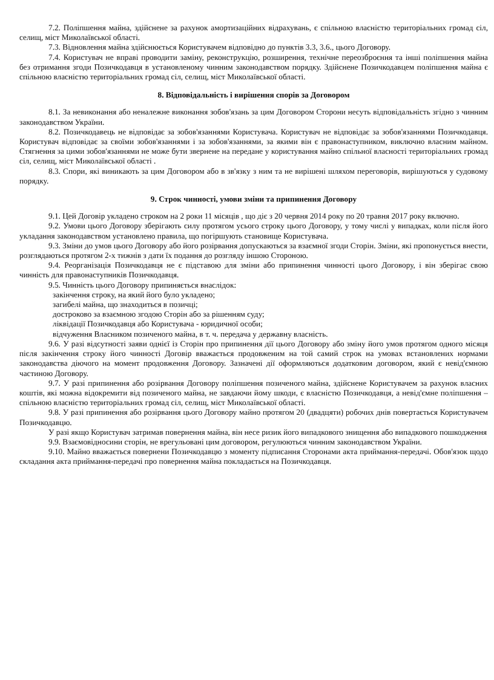7.2. Поліпшення майна, здійснене за рахунок амортизаційних відрахувань, є спільною власністю територіальних громад сіл, селищ, міст Миколаївської області.
7.3. Відновлення майна здійснюється Користувачем відповідно до пунктів 3.3, 3.6., цього Договору.
7.4. Користувач не вправі проводити заміну, реконструкцію, розширення, технічне переозброєння та інші поліпшення майна без отримання згоди Позичкодавця в установленому чинним законодавством порядку. Здійснене Позичкодавцем поліпшення майна є спільною власністю територіальних громад сіл, селищ, міст Миколаївської області.
8. Відповідальність і вирішення спорів за Договором
8.1. За невиконання або неналежне виконання зобов'язань за цим Договором Сторони несуть відповідальність згідно з чинним законодавством України.
8.2. Позичкодавець не відповідає за зобов'язаннями Користувача. Користувач не відповідає за зобов'язаннями Позичкодавця. Користувач відповідає за своїми зобов'язаннями і за зобов'язаннями, за якими він є правонаступником, виключно власним майном. Стягнення за цими зобов'язаннями не може бути звернене на передане у користування майно спільної власності територіальних громад сіл, селищ, міст Миколаївської області .
8.3. Спори, які виникають за цим Договором або в зв'язку з ним та не вирішені шляхом переговорів, вирішуються у судовому порядку.
9. Строк чинності, умови зміни та припинення Договору
9.1. Цей Договір укладено строком на 2 роки 11 місяців , що діє з 20 червня 2014 року по 20 травня 2017 року включно.
9.2. Умови цього Договору зберігають силу протягом усього строку цього Договору, у тому числі у випадках, коли після його укладання законодавством установлено правила, що погіршують становище Користувача.
9.3. Зміни до умов цього Договору або його розірвання допускаються за взаємної згоди Сторін. Зміни, які пропонується внести, розглядаються протягом 2-х тижнів з дати їх подання до розгляду іншою Стороною.
9.4. Реорганізація Позичкодавця не є підставою для зміни або припинення чинності цього Договору, і він зберігає свою чинність для правонаступників Позичкодавця.
9.5. Чинність цього Договору припиняється внаслідок:
закінчення строку, на який його було укладено;
загибелі майна, що знаходиться в позичці;
достроково за взаємною згодою Сторін або за рішенням суду;
ліквідації Позичкодавця або Користувача - юридичної особи;
відчуження Власником позиченого майна, в т. ч. передача у державну власність.
9.6. У разі відсутності заяви однієї із Сторін про припинення дії цього Договору або зміну його умов протягом одного місяця після закінчення строку його чинності Договір вважається продовженим на той самий строк на умовах встановлених нормами законодавства діючого на момент продовження Договору. Зазначені дії оформляються додатковим договором, який є невід'ємною частиною Договору.
9.7. У разі припинення або розірвання Договору поліпшення позиченого майна, здійснене Користувачем за рахунок власних коштів, які можна відокремити від позиченого майна, не завдаючи йому шкоди, є власністю Позичкодавця, а невід'ємне поліпшення – спільною власністю територіальних громад сіл, селищ, міст Миколаївської області.
9.8. У разі припинення або розірвання цього Договору майно протягом 20 (двадцяти) робочих днів повертається Користувачем Позичкодавцю.
У разі якщо Користувач затримав повернення майна, він несе ризик його випадкового знищення або випадкового пошкодження
9.9. Взаємовідносини сторін, не врегульовані цим договором, регулюються чинним законодавством України.
9.10. Майно вважається повернени Позичкодавцю з моменту підписання Сторонами акта приймання-передачі. Обов'язок щодо складання акта приймання-передачі про повернення майна покладається на Позичкодавця.